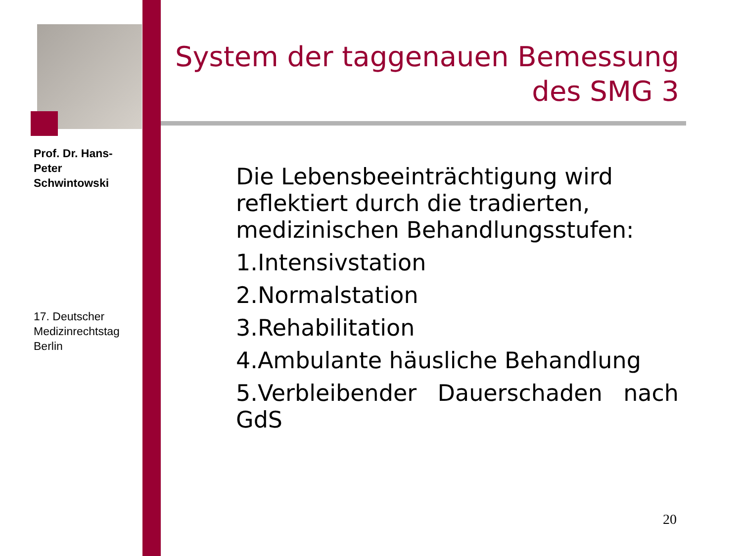Prof. Dr. Hans-Peter Schwintowski
17. Deutscher Medizinrechtstag Berlin
System der taggenauen Bemessung des SMG 3
Die Lebensbeeinträchtigung wird reflektiert durch die tradierten, medizinischen Behandlungsstufen:
1.Intensivstation
2.Normalstation
3.Rehabilitation
4.Ambulante häusliche Behandlung
5.Verbleibender Dauerschaden nach GdS
20